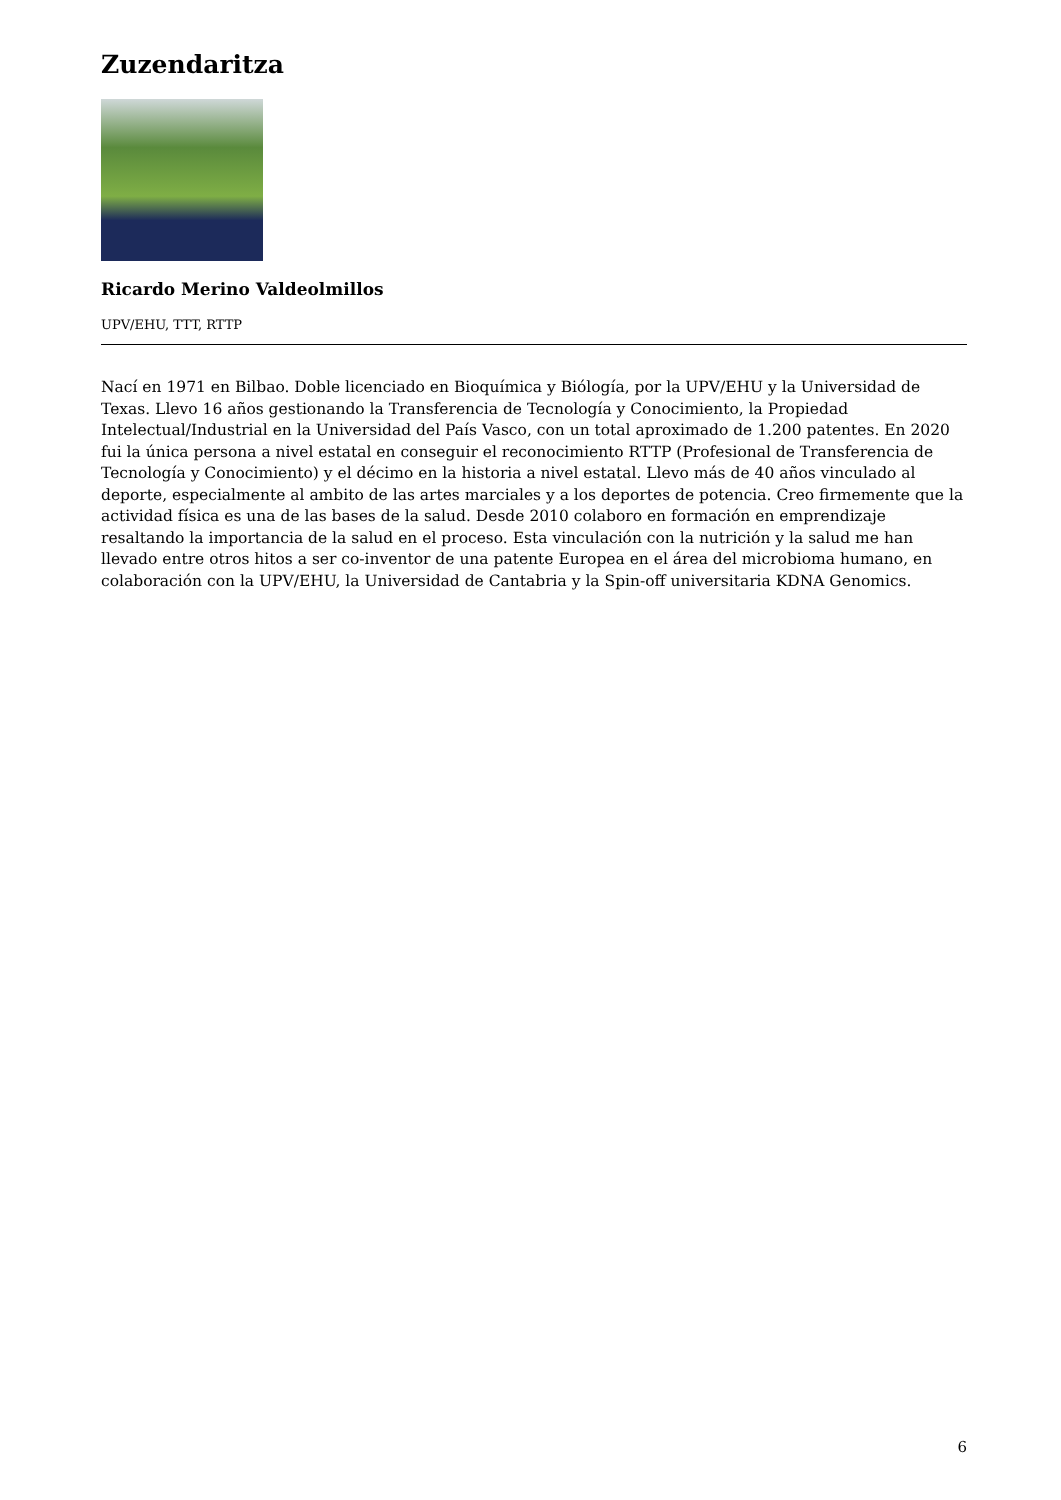Zuzendaritza
Ricardo Merino Valdeolmillos
UPV/EHU, TTT, RTTP
Nací en 1971 en Bilbao. Doble licenciado en Bioquímica y Biólogía, por la UPV/EHU y la Universidad de Texas. Llevo 16 años gestionando la Transferencia de Tecnología y Conocimiento, la Propiedad Intelectual/Industrial en la Universidad del País Vasco, con un total aproximado de 1.200 patentes. En 2020 fui la única persona a nivel estatal en conseguir el reconocimiento RTTP (Profesional de Transferencia de Tecnología y Conocimiento) y el décimo en la historia a nivel estatal. Llevo más de 40 años vinculado al deporte, especialmente al ambito de las artes marciales y a los deportes de potencia. Creo firmemente que la actividad física es una de las bases de la salud. Desde 2010 colaboro en formación en emprendizaje resaltando la importancia de la salud en el proceso. Esta vinculación con la nutrición y la salud me han llevado entre otros hitos a ser co-inventor de una patente Europea en el área del microbioma humano, en colaboración con la UPV/EHU, la Universidad de Cantabria y la Spin-off universitaria KDNA Genomics.
6